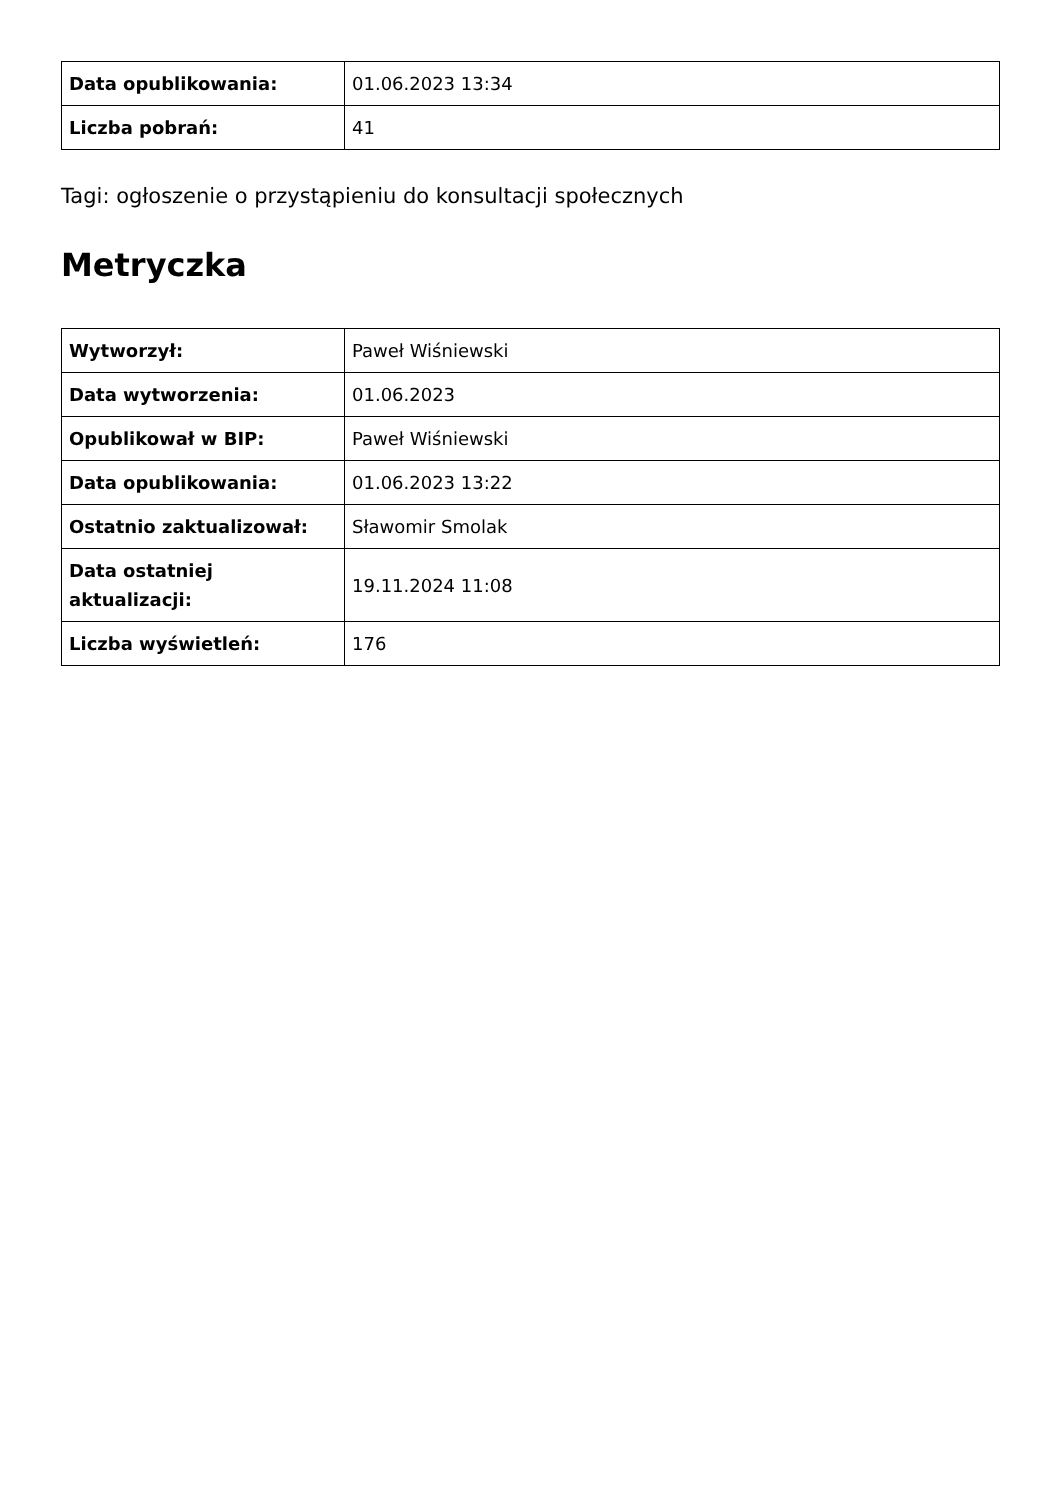| Data opublikowania: | 01.06.2023 13:34 |
| Liczba pobrań: | 41 |
Tagi: ogłoszenie o przystąpieniu do konsultacji społecznych
Metryczka
| Wytworzył: | Paweł Wiśniewski |
| Data wytworzenia: | 01.06.2023 |
| Opublikował w BIP: | Paweł Wiśniewski |
| Data opublikowania: | 01.06.2023 13:22 |
| Ostatnio zaktualizował: | Sławomir Smolak |
| Data ostatniej aktualizacji: | 19.11.2024 11:08 |
| Liczba wyświetleń: | 176 |